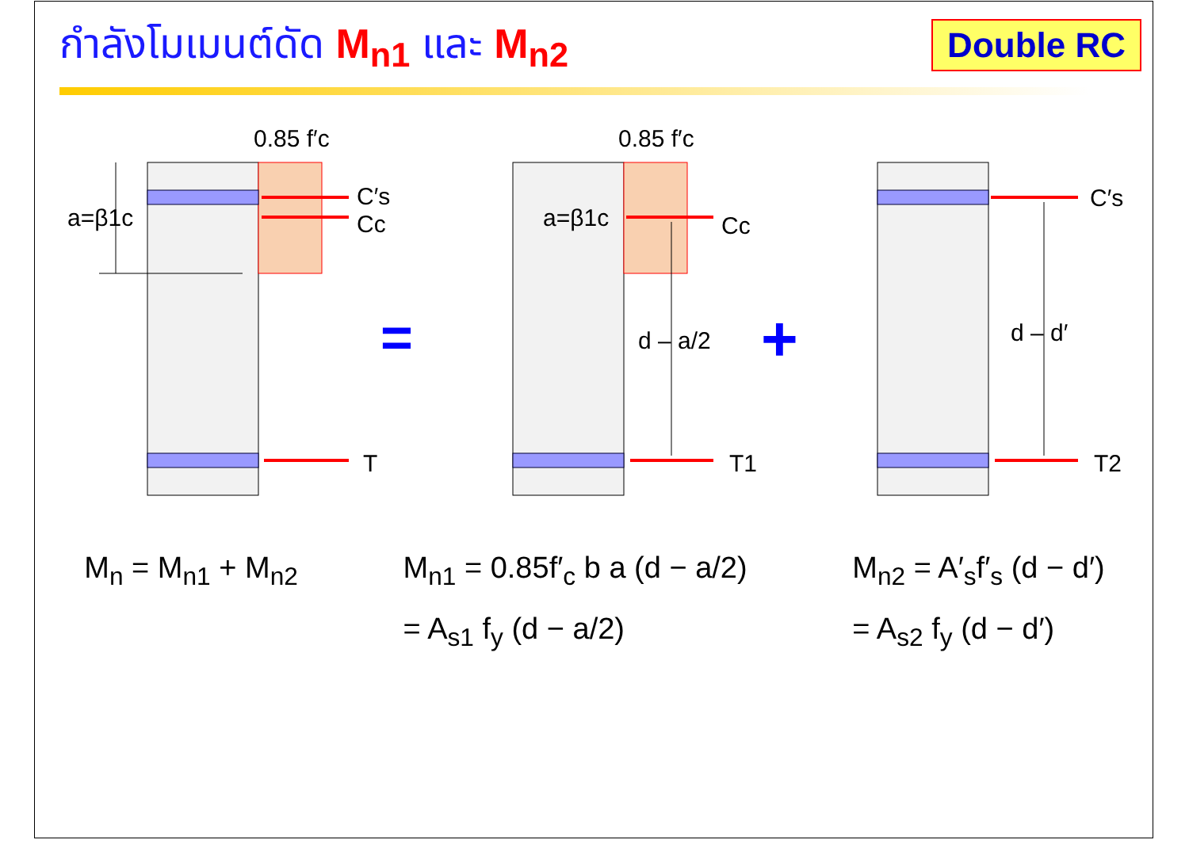กำลังโมเมนต์ดัด M<sub>n1</sub> และ M<sub>n2</sub>
Double RC
0.85 f′c
0.85 f′c
C′s
Cc
a=β1c
T
a=β1c
Cc
d – a/2
T1
C′s
d – d′
T2
=
+
M<sub>n</sub> = M<sub>n1</sub> + M<sub>n2</sub> M<sub>n1</sub> = 0.85f′<sub>c</sub> b a (d − a/2)
= A<sub>s1</sub> f<sub>y</sub> (d − a/2)
M<sub>n2</sub> = A′<sub>s</sub>f′<sub>s</sub> (d − d′)
= A<sub>s2</sub> f<sub>y</sub> (d − d′)